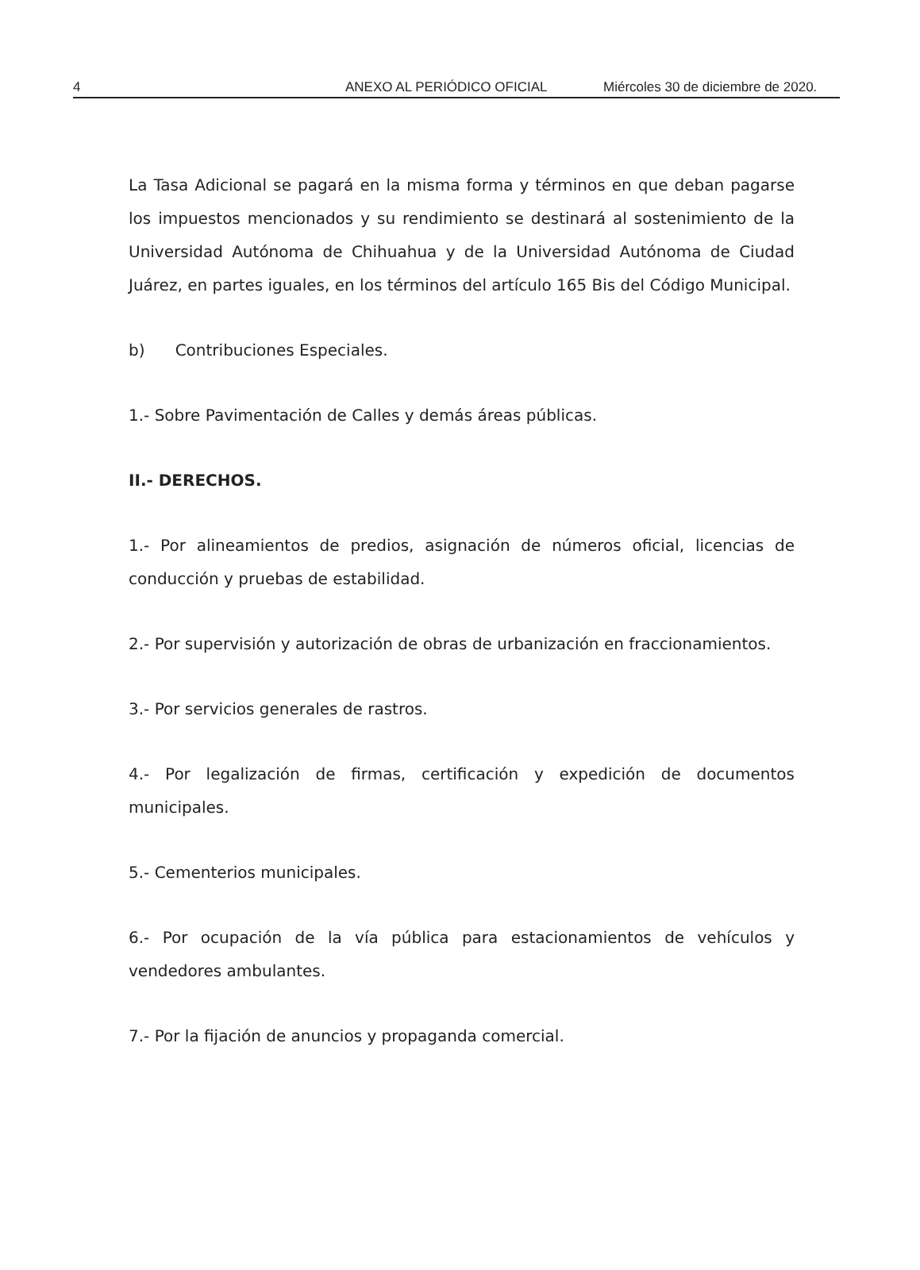4 ANEXO AL PERIÓDICO OFICIAL Miércoles 30 de diciembre de 2020.
La Tasa Adicional se pagará en la misma forma y términos en que deban pagarse los impuestos mencionados y su rendimiento se destinará al sostenimiento de la Universidad Autónoma de Chihuahua y de la Universidad Autónoma de Ciudad Juárez, en partes iguales, en los términos del artículo 165 Bis del Código Municipal.
b) Contribuciones Especiales.
1.- Sobre Pavimentación de Calles y demás áreas públicas.
II.- DERECHOS.
1.- Por alineamientos de predios, asignación de números oficial, licencias de conducción y pruebas de estabilidad.
2.- Por supervisión y autorización de obras de urbanización en fraccionamientos.
3.- Por servicios generales de rastros.
4.- Por legalización de firmas, certificación y expedición de documentos municipales.
5.- Cementerios municipales.
6.- Por ocupación de la vía pública para estacionamientos de vehículos y vendedores ambulantes.
7.- Por la fijación de anuncios y propaganda comercial.